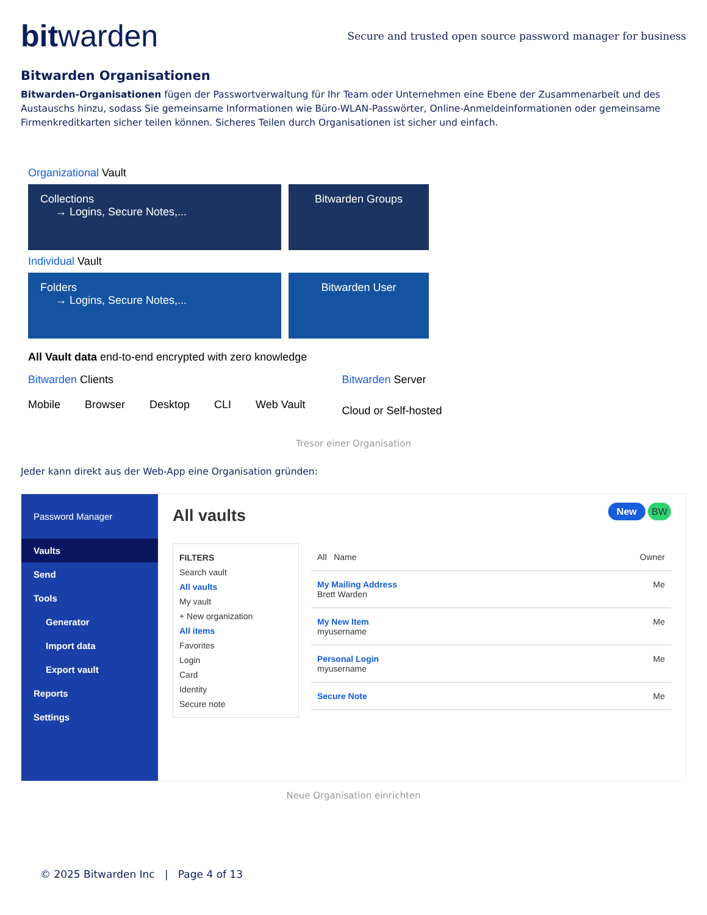bitwarden
Secure and trusted open source password manager for business
Bitwarden Organisationen
Bitwarden-Organisationen fügen der Passwortverwaltung für Ihr Team oder Unternehmen eine Ebene der Zusammenarbeit und des Austauschs hinzu, sodass Sie gemeinsame Informationen wie Büro-WLAN-Passwörter, Online-Anmeldeinformationen oder gemeinsame Firmenkreditkarten sicher teilen können. Sicheres Teilen durch Organisationen ist sicher und einfach.
Organizational Vault
Collections
→ Logins, Secure Notes,...
Bitwarden Groups
Individual Vault
Folders
→ Logins, Secure Notes,...
Bitwarden User
All Vault data end-to-end encrypted with zero knowledge
Bitwarden Clients
Mobile Browser Desktop CLI Web Vault
Bitwarden Server
Cloud or Self-hosted
Tresor einer Organisation
Jeder kann direkt aus der Web-App eine Organisation gründen:
Password Manager
Vaults
Send
Tools
Generator
Import data
Export vault
Reports
Settings
All vaults New BW
FILTERS
Search vault
All vaults
My vault
+ New organization
All items
Favorites
Login
Card
Identity
Secure note
All Name Owner
My Mailing Address
Brett Warden Me
My New Item
myusername Me
Personal Login
myusername Me
Secure Note Me
Neue Organisation einrichten
© 2025 Bitwarden Inc | Page 4 of 13